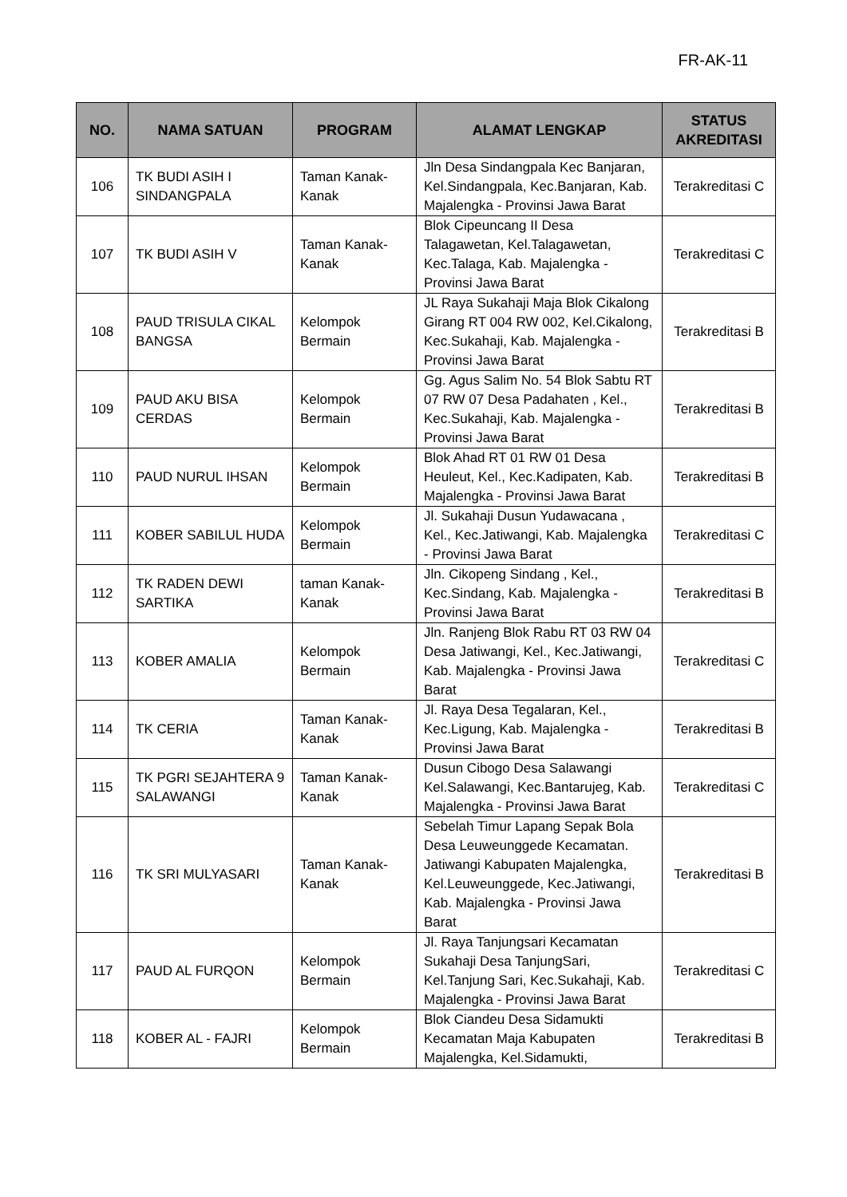FR-AK-11
| NO. | NAMA SATUAN | PROGRAM | ALAMAT LENGKAP | STATUS AKREDITASI |
| --- | --- | --- | --- | --- |
| 106 | TK BUDI ASIH I SINDANGPALA | Taman Kanak-Kanak | Jln Desa Sindangpala Kec Banjaran, Kel.Sindangpala, Kec.Banjaran, Kab. Majalengka - Provinsi Jawa Barat | Terakreditasi C |
| 107 | TK BUDI ASIH V | Taman Kanak-Kanak | Blok Cipeuncang II Desa Talagawetan, Kel.Talagawetan, Kec.Talaga, Kab. Majalengka - Provinsi Jawa Barat | Terakreditasi C |
| 108 | PAUD TRISULA CIKAL BANGSA | Kelompok Bermain | JL Raya Sukahaji Maja Blok Cikalong Girang RT 004 RW 002, Kel.Cikalong, Kec.Sukahaji, Kab. Majalengka - Provinsi Jawa Barat | Terakreditasi B |
| 109 | PAUD AKU BISA CERDAS | Kelompok Bermain | Gg. Agus Salim No. 54 Blok Sabtu RT 07 RW 07 Desa Padahaten , Kel., Kec.Sukahaji, Kab. Majalengka - Provinsi Jawa Barat | Terakreditasi B |
| 110 | PAUD NURUL IHSAN | Kelompok Bermain | Blok Ahad RT 01 RW 01 Desa Heuleut, Kel., Kec.Kadipaten, Kab. Majalengka - Provinsi Jawa Barat | Terakreditasi B |
| 111 | KOBER SABILUL HUDA | Kelompok Bermain | Jl. Sukahaji Dusun Yudawacana , Kel., Kec.Jatiwangi, Kab. Majalengka - Provinsi Jawa Barat | Terakreditasi C |
| 112 | TK RADEN DEWI SARTIKA | taman Kanak-Kanak | Jln. Cikopeng Sindang , Kel., Kec.Sindang, Kab. Majalengka - Provinsi Jawa Barat | Terakreditasi B |
| 113 | KOBER AMALIA | Kelompok Bermain | Jln. Ranjeng Blok Rabu RT 03 RW 04 Desa Jatiwangi, Kel., Kec.Jatiwangi, Kab. Majalengka - Provinsi Jawa Barat | Terakreditasi C |
| 114 | TK CERIA | Taman Kanak-Kanak | Jl. Raya Desa Tegalaran, Kel., Kec.Ligung, Kab. Majalengka - Provinsi Jawa Barat | Terakreditasi B |
| 115 | TK PGRI SEJAHTERA 9 SALAWANGI | Taman Kanak-Kanak | Dusun Cibogo Desa Salawangi Kel.Salawangi, Kec.Bantarujeg, Kab. Majalengka - Provinsi Jawa Barat | Terakreditasi C |
| 116 | TK SRI MULYASARI | Taman Kanak-Kanak | Sebelah Timur Lapang Sepak Bola Desa Leuweunggede Kecamatan. Jatiwangi Kabupaten Majalengka, Kel.Leuweunggede, Kec.Jatiwangi, Kab. Majalengka - Provinsi Jawa Barat | Terakreditasi B |
| 117 | PAUD AL FURQON | Kelompok Bermain | Jl. Raya Tanjungsari Kecamatan Sukahaji Desa TanjungSari, Kel.Tanjung Sari, Kec.Sukahaji, Kab. Majalengka - Provinsi Jawa Barat | Terakreditasi C |
| 118 | KOBER AL - FAJRI | Kelompok Bermain | Blok Ciandeu Desa Sidamukti Kecamatan Maja Kabupaten Majalengka, Kel.Sidamukti, | Terakreditasi B |